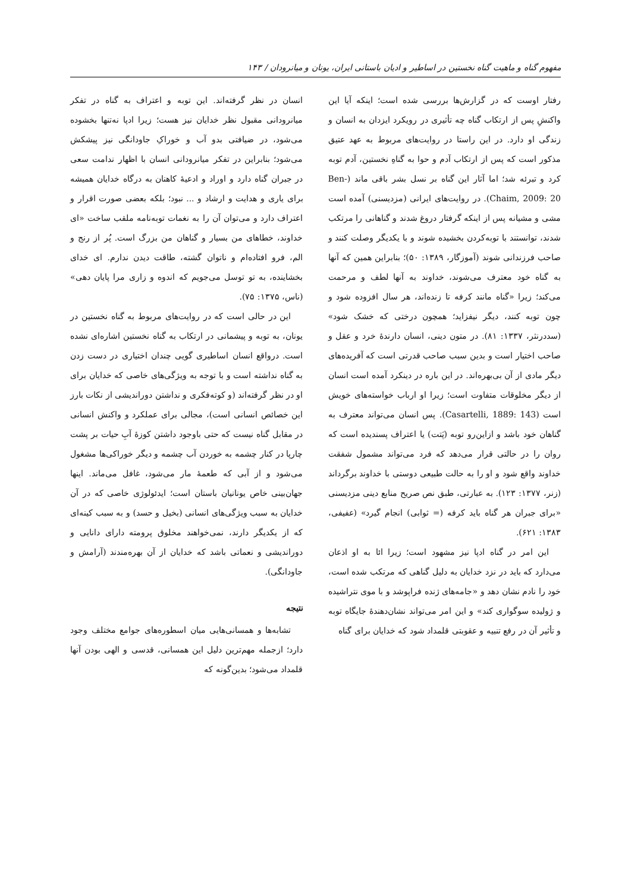مفهوم گناه و ماهیت گناه نخستین در اساطیر و ادیان باستانی ایران، یونان و میانرودان / ۱۴۳
رفتار اوست که در گزارش‌ها بررسی شده است؛ اینکه آیا این واکنشِ پس از ارتکاب گناه چه تأثیری در رویکرد ایزدان به انسان و زندگی او دارد. در این راستا در روایت‌های مربوط به عهد عتیق مذکور است که پس از ارتکاب آدم و حوا به گناهِ نخستین، آدم توبه کرد و تبرئه شد؛ اما آثار این گناه بر نسل بشر باقی ماند (Ben-Chaim, 2009: 20). در روایت‌های ایرانی (مزدیسنی) آمده است مشی و مشیانه پس از اینکه گرفتار دروغ شدند و گناهانی را مرتکب شدند، توانستند با توبه‌کردن بخشیده شوند و با یکدیگر وصلت کنند و صاحب فرزندانی شوند (آموزگار، ۱۳۸۹: ۵۰)؛ بنابراین همین که آنها به گناه خود معترف می‌شوند، خداوند به آنها لطف و مرحمت می‌کند؛ زیرا «گناه مانند کرفه تا زنده‌اند، هر سال افزوده شود و چون توبه کنند، دیگر نیفزاید؛ همچون درختی که خشک شود» (سددرنثر، ۱۳۳۷: ۸۱). در متون دینی، انسان دارندهٔ خرد و عقل و صاحب اختیار است و بدین سبب صاحب قدرتی است که آفریده‌های دیگر مادی از آن بی‌بهره‌اند. در این باره در دینکرد آمده است انسان از دیگر مخلوقات متفاوت است؛ زیرا او ارباب خواسته‌های خویش است (Casartelli, 1889: 143). پس انسان می‌تواند معترف به گناهان خود باشد و ازاین‌رو توبه (پَتت) یا اعتراف پسندیده است که روان را در حالتی قرار می‌دهد که فرد می‌تواند مشمول شفقت خداوند واقع شود و او را به حالت طبیعی دوستی با خداوند برگرداند (زنر، ۱۳۷۷: ۱۲۳). به عبارتی، طبق نص صریح منابع دینی مزدیسنی «برای جبران هر گناه باید کرفه (= ثوابی) انجام گیرد» (عفیفی، ۱۳۸۳: ۶۲۱).
این امر در گناه ادپا نیز مشهود است؛ زیرا ائا به او اذعان می‌دارد که باید در نزد خدایان به دلیل گناهی که مرتکب شده است، خود را نادم نشان دهد و «جامه‌های ژنده فراپوشد و با موی نتراشیده و ژولیده سوگواری کند» و این امر می‌تواند نشان‌دهندهٔ جایگاه توبه و تأثیر آن در رفع تنبیه و عقوبتی قلمداد شود که خدایان برای گناه
انسان در نظر گرفته‌اند. این توبه و اعتراف به گناه در تفکر میانرودانی مقبول نظر خدایان نیز هست؛ زیرا ادپا نه‌تنها بخشوده می‌شود، در ضیافتی بدو آب و خوراکِ جاودانگی نیز پیشکش می‌شود؛ بنابراین در تفکر میانرودانی انسان با اظهار ندامت سعی در جبران گناه دارد و اوراد و ادعیهٔ کاهنان به درگاه خدایان همیشه برای یاری و هدایت و ارشاد و ... نبود؛ بلکه بعضی صورت اقرار و اعتراف دارد و می‌توان آن را به نغمات توبه‌نامه ملقب ساخت «ای خداوند، خطاهای من بسیار و گناهان من بزرگ است. پُر از رنج و الم، فرو افتاده‌ام و ناتوان گشته، طاقت دیدن ندارم. ای خدای بخشاینده، به تو توسل می‌جویم که اندوه و زاری مرا پایان دهی» (ناس، ۱۳۷۵: ۷۵).
این در حالی است که در روایت‌های مربوط به گناه نخستین در یونان، به توبه و پیشمانی در ارتکاب به گناه نخستین اشاره‌ای نشده است. درواقع انسان اساطیری گویی چندان اختیاری در دست زدن به گناه نداشته است و با توجه به ویژگی‌های خاصی که خدایان برای او در نظر گرفته‌اند (و کوته‌فکری و نداشتن دوراندیشی از نکات بارز این خصائص انسانی است)، مجالی برای عملکرد و واکنش انسانی در مقابل گناه نیست که حتی باوجود داشتن کوزهٔ آبِ حیات بر پشت چارپا در کنار چشمه به خوردن آب چشمه و دیگر خوراکی‌ها مشغول می‌شود و از آبی که طعمهٔ مار می‌شود، غافل می‌ماند. اینها جهان‌بینی خاص یونانیان باستان است؛ ایدئولوژی خاصی که در آن خدایان به سبب ویژگی‌های انسانی (بخیل و حسد) و به سبب کینه‌ای که از یکدیگر دارند، نمی‌خواهند مخلوق پرومته دارای دانایی و دوراندیشی و نعماتی باشد که خدایان از آن بهره‌مندند (آرامش و جاودانگی).
نتیجه
تشابه‌ها و همسانی‌هایی میان اسطوره‌های جوامع مختلف وجود دارد؛ ازجمله مهم‌ترین دلیل این همسانی، قدسی و الهی بودن آنها قلمداد می‌شود؛ بدین‌گونه که